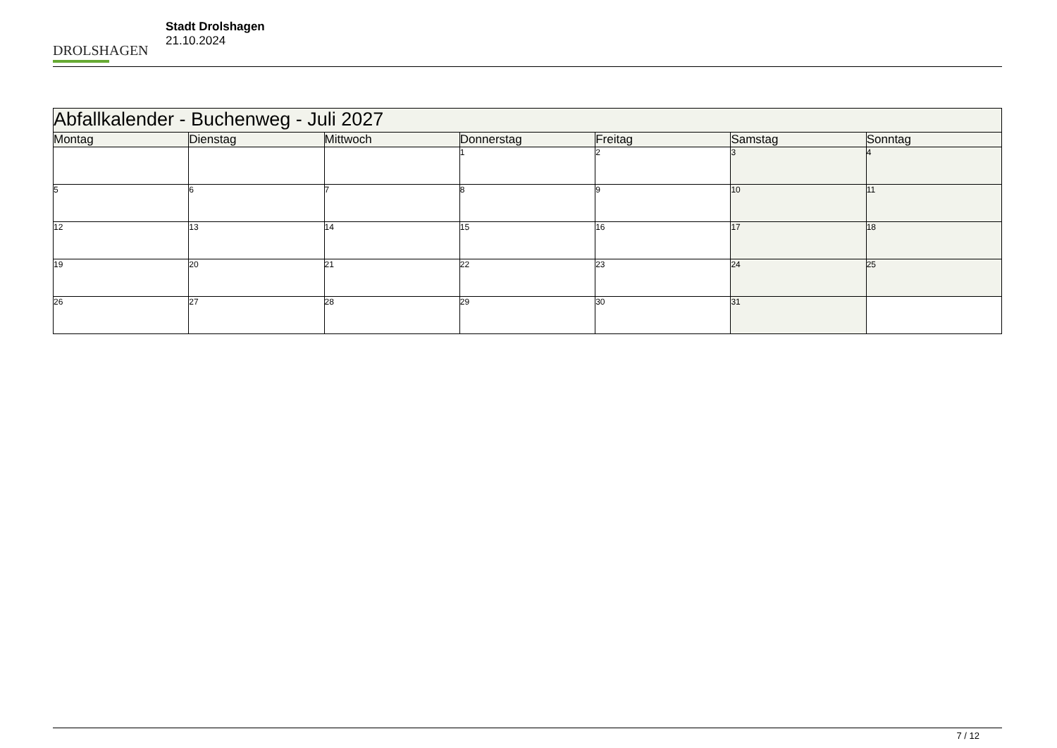DROLSHAGEN
Stadt Drolshagen
21.10.2024
| Abfallkalender - Buchenweg - Juli 2027 | | | | | | |
| Montag | Dienstag | Mittwoch | Donnerstag | Freitag | Samstag | Sonntag |
| | | | 1 | 2 | 3 | 4 |
| 5 | 6 | 7 | 8 | 9 | 10 | 11 |
| 12 | 13 | 14 | 15 | 16 | 17 | 18 |
| 19 | 20 | 21 | 22 | 23 | 24 | 25 |
| 26 | 27 | 28 | 29 | 30 | 31 | |
7 / 12